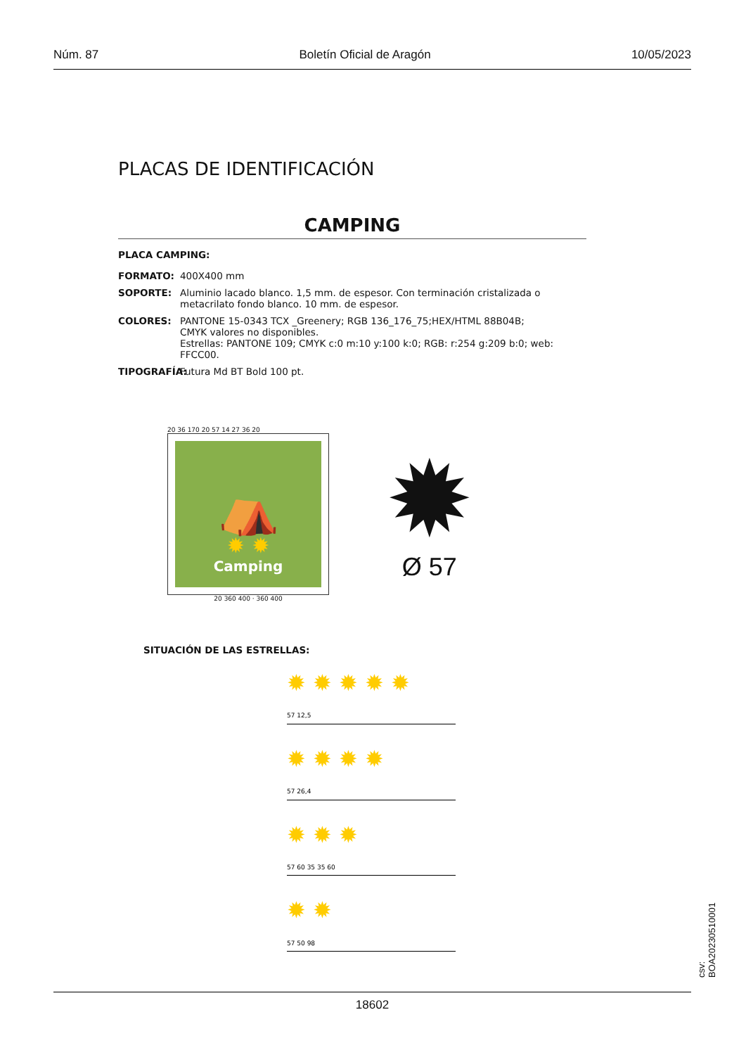Núm. 87 Boletín Oficial de Aragón 10/05/2023
PLACAS DE IDENTIFICACIÓN
CAMPING
PLACA CAMPING:
FORMATO: 400X400 mm
SOPORTE: Aluminio lacado blanco. 1,5 mm. de espesor. Con terminación cristalizada o metacrilato fondo blanco. 10 mm. de espesor.
COLORES: PANTONE 15-0343 TCX _Greenery; RGB 136_176_75;HEX/HTML 88B04B;
CMYK valores no disponibles.
Estrellas: PANTONE 109; CMYK c:0 m:10 y:100 k:0; RGB: r:254 g:209 b:0; web: FFCC00.
TIPOGRAFÍA: Futura Md BT Bold 100 pt.
20 36 170 20 57 14 27 36 20
⛺
✹ ✹
Camping
20 360 400 · 360 400
✹
Ø 57
SITUACIÓN DE LAS ESTRELLAS:
✹ ✹ ✹ ✹ ✹
57 12,5
✹ ✹ ✹ ✹
57 26,4
✹ ✹ ✹
57 60 35 35 60
✹ ✹
57 50 98
18602
csv: BOA20230510001